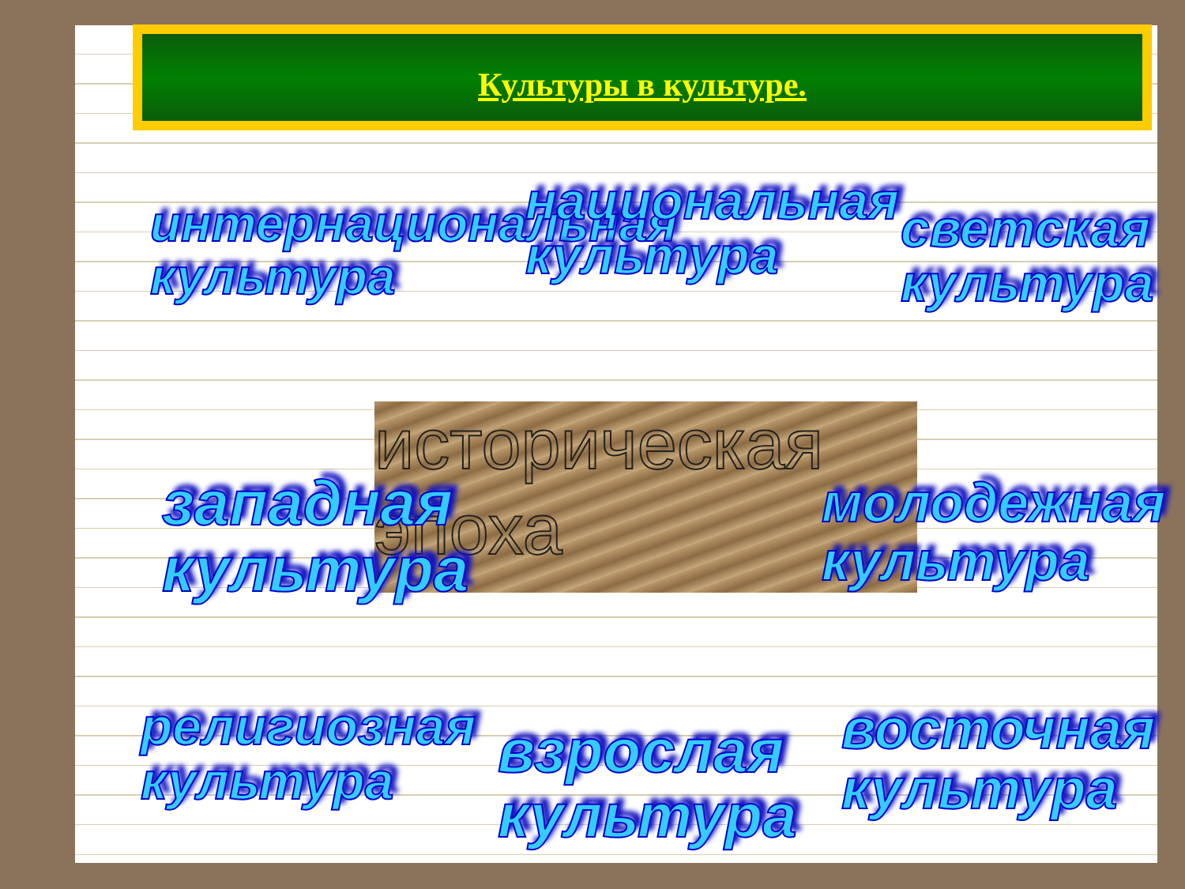Культуры в культуре.
историческая
эпоха
интернациональная
культура
национальная
культура
светская
культура
западная
культура
молодежная
культура
религиозная
культура
взрослая
культура
восточная
культура